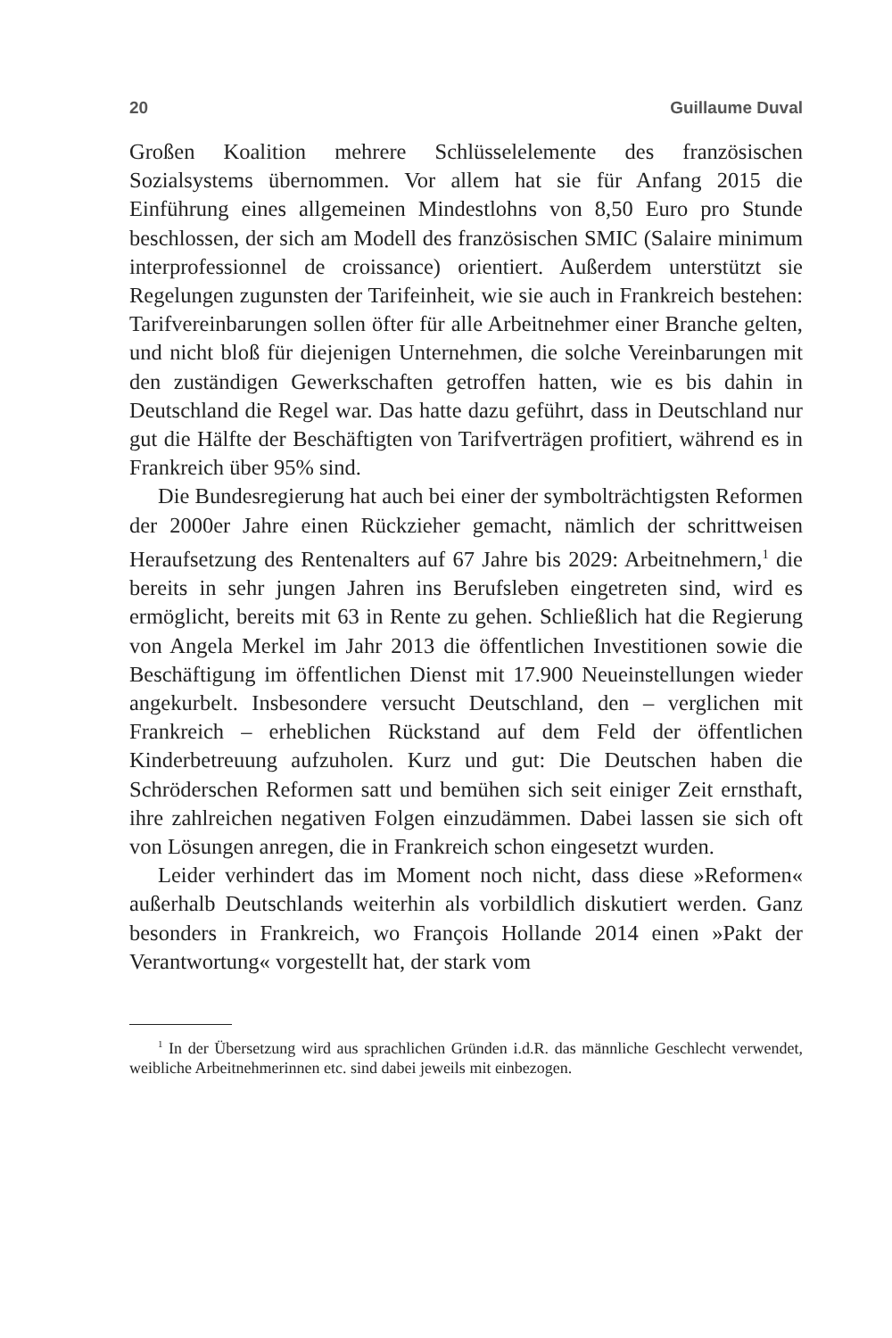20 Guillaume Duval
Großen Koalition mehrere Schlüsselelemente des französischen Sozialsystems übernommen. Vor allem hat sie für Anfang 2015 die Einführung eines allgemeinen Mindestlohns von 8,50 Euro pro Stunde beschlossen, der sich am Modell des französischen SMIC (Salaire minimum interprofessionnel de croissance) orientiert. Außerdem unterstützt sie Regelungen zugunsten der Tarifeinheit, wie sie auch in Frankreich bestehen: Tarifvereinbarungen sollen öfter für alle Arbeitnehmer einer Branche gelten, und nicht bloß für diejenigen Unternehmen, die solche Vereinbarungen mit den zuständigen Gewerkschaften getroffen hatten, wie es bis dahin in Deutschland die Regel war. Das hatte dazu geführt, dass in Deutschland nur gut die Hälfte der Beschäftigten von Tarifverträgen profitiert, während es in Frankreich über 95% sind.
Die Bundesregierung hat auch bei einer der symbolträchtigsten Reformen der 2000er Jahre einen Rückzieher gemacht, nämlich der schrittweisen Heraufsetzung des Rentenalters auf 67 Jahre bis 2029: Arbeitnehmern,<sup>1</sup> die bereits in sehr jungen Jahren ins Berufsleben eingetreten sind, wird es ermöglicht, bereits mit 63 in Rente zu gehen. Schließlich hat die Regierung von Angela Merkel im Jahr 2013 die öffentlichen Investitionen sowie die Beschäftigung im öffentlichen Dienst mit 17.900 Neueinstellungen wieder angekurbelt. Insbesondere versucht Deutschland, den – verglichen mit Frankreich – erheblichen Rückstand auf dem Feld der öffentlichen Kinderbetreuung aufzuholen. Kurz und gut: Die Deutschen haben die Schröderschen Reformen satt und bemühen sich seit einiger Zeit ernsthaft, ihre zahlreichen negativen Folgen einzudämmen. Dabei lassen sie sich oft von Lösungen anregen, die in Frankreich schon eingesetzt wurden.
Leider verhindert das im Moment noch nicht, dass diese »Reformen« außerhalb Deutschlands weiterhin als vorbildlich diskutiert werden. Ganz besonders in Frankreich, wo François Hollande 2014 einen »Pakt der Verantwortung« vorgestellt hat, der stark vom
<sup>1</sup> In der Übersetzung wird aus sprachlichen Gründen i.d.R. das männliche Geschlecht verwendet, weibliche Arbeitnehmerinnen etc. sind dabei jeweils mit einbezogen.